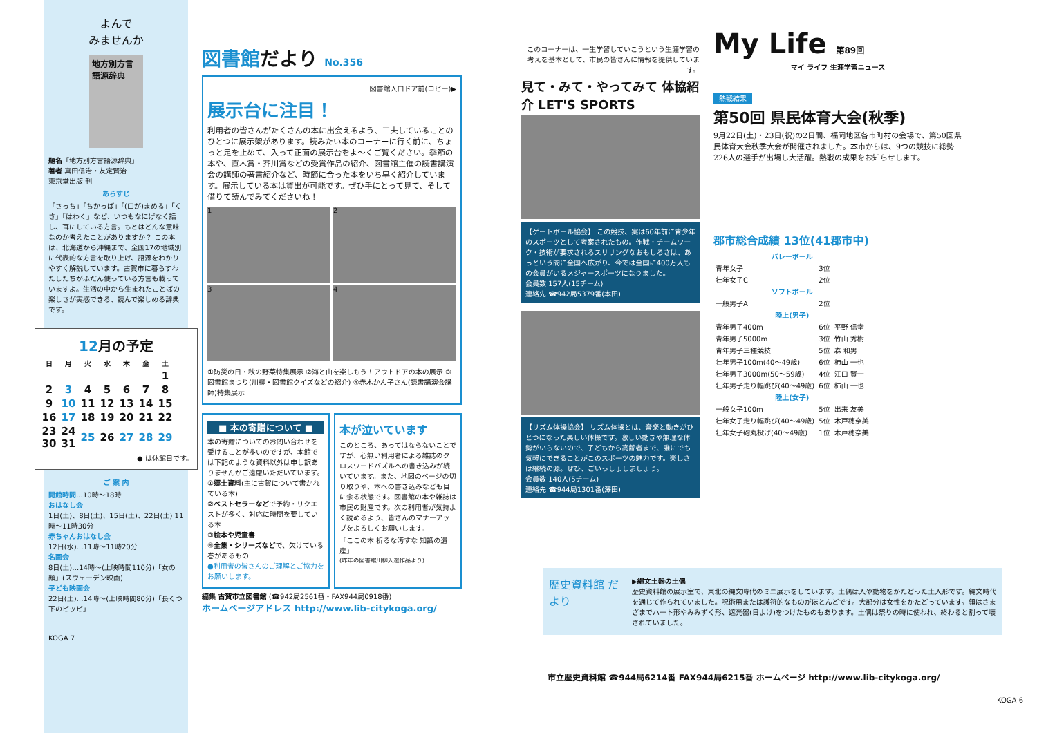よんで
みませんか
地方別方言語源辞典
題名「地方別方言語源辞典」
著者 真田信治・友定賢治
東京堂出版 刊
あらすじ
「さっち」「ちかっぱ」「(口が)まめる」「くさ」「はわく」など、いつもなにげなく話し、耳にしている方言。もとはどんな意味なのか考えたことがありますか？ この本は、北海道から沖縄まで、全国17の地域別に代表的な方言を取り上げ、語源をわかりやすく解説しています。古賀市に暮らすわたしたちがふだん使っている方言も載っていますよ。生活の中から生まれたことばの楽しさが実感できる、読んで楽しめる辞典です。
12月の予定
| 日 | 月 | 火 | 水 | 木 | 金 | 土 |
| --- | --- | --- | --- | --- | --- | --- |
| | | | | | | 1 |
| 2 | 3 | 4 | 5 | 6 | 7 | 8 |
| 9 | 10 | 11 | 12 | 13 | 14 | 15 |
| 16 | 17 | 18 | 19 | 20 | 21 | 22 |
| 23 30 | 24 31 | 25 | 26 | 27 | 28 | 29 |
● は休館日です。
ご 案 内
開館時間…10時～18時
おはなし会
1日(土)、8日(土)、15日(土)、22日(土) 11時～11時30分
赤ちゃんおはなし会
12日(水)…11時～11時20分
名画会
8日(土)…14時～(上映時間110分)「女の顔」(スウェーデン映画)
子ども映画会
22日(土)…14時～(上映時間80分)「長くつ下のピッピ」
KOGA 7
図書館だより No.356
図書館入口ドア前(ロビー)▶
展示台に注目！
利用者の皆さんがたくさんの本に出会えるよう、工夫していることのひとつに展示架があります。読みたい本のコーナーに行く前に、ちょっと足を止めて、入って正面の展示台をよ～くご覧ください。季節の本や、直木賞・芥川賞などの受賞作品の紹介、図書館主催の読書講演会の講師の著書紹介など、時節に合った本をいち早く紹介しています。展示している本は貸出が可能です。ぜひ手にとって見て、そして借りて読んでみてくださいね！
1
3
2
4
①防災の日・秋の野菜特集展示 ②海と山を楽しもう！アウトドアの本の展示 ③図書館まつり(川柳・図書館クイズなどの紹介) ④赤木かん子さん(読書講演会講師)特集展示
■ 本の寄贈について ■
本の寄贈についてのお問い合わせを受けることが多いのですが、本館では下記のような資料以外は申し訳ありませんがご遠慮いただいています。
①郷土資料(主に古賀について書かれている本)
②ベストセラーなどで予約・リクエストが多く、対応に時間を要している本
③絵本や児童書
④全集・シリーズなどで、欠けている巻があるもの
●利用者の皆さんのご理解とご協力をお願いします。
本が泣いています
このところ、あってはならないことですが、心無い利用者による雑誌のクロスワードパズルへの書き込みが続いています。また、地図のページの切り取りや、本への書き込みなども目に余る状態です。図書館の本や雑誌は市民の財産です。次の利用者が気持よく読めるよう、皆さんのマナーアップをよろしくお願いします。
「ここの本 折るな汚すな 知識の遺産」
(昨年の図書館川柳入選作品より)
編集 古賀市立図書館 (☎942局2561番・FAX944局0918番)
ホームページアドレス http://www.lib-citykoga.org/
このコーナーは、一生学習していこうという生涯学習の考えを基本として、市民の皆さんに情報を提供しています。
見て・みて・やってみて 体協紹介 LET'S SPORTS
【ゲートボール協会】 この競技、実は60年前に青少年のスポーツとして考案されたもの。作戦・チームワーク・技術が要求されるスリリングなおもしろさは、あっという間に全国へ広がり、今では全国に400万人もの会員がいるメジャースポーツになりました。
会員数 157人(15チーム)
連絡先 ☎942局5379番(本田)
【リズム体操協会】 リズム体操とは、音楽と動きがひとつになった楽しい体操です。激しい動きや無理な体勢がいらないので、子どもから高齢者まで、誰にでも気軽にできることがこのスポーツの魅力です。楽しさは継続の源。ぜひ、ごいっしょしましょう。
会員数 140人(5チーム)
連絡先 ☎944局1301番(澤田)
My Life 第89回
マイ ライフ 生涯学習ニュース
熱戦結果
第50回 県民体育大会(秋季)
9月22日(土)・23日(祝)の2日間、福岡地区各市町村の会場で、第50回県民体育大会秋季大会が開催されました。本市からは、9つの競技に総勢226人の選手が出場し大活躍。熱戦の成果をお知らせします。
郡市総合成績 13位(41郡市中)
| バレーボール | | |
| --- | --- | --- |
| 青年女子 | 3位 | |
| 壮年女子C | 2位 | |
| ソフトボール | | |
| 一般男子A | 2位 | |
| 陸上(男子) | | |
| 青年男子400m | 6位 | 平野 信幸 |
| 青年男子5000m | 3位 | 竹山 秀樹 |
| 青年男子三種競技 | 5位 | 森 和男 |
| 壮年男子100m(40～49歳) | 6位 | 柿山 一也 |
| 壮年男子3000m(50～59歳) | 4位 | 江口 賢一 |
| 壮年男子走り幅跳び(40～49歳) | 6位 | 柿山 一也 |
| 陸上(女子) | | |
| 一般女子100m | 5位 | 出来 友美 |
| 壮年女子走り幅跳び(40～49歳) | 5位 | 木戸穂奈美 |
| 壮年女子砲丸投げ(40～49歳) | 1位 | 木戸穂奈美 |
歴史資料館 だより
▶縄文土器の土偶
歴史資料館の展示室で、東北の縄文時代のミニ展示をしています。土偶は人や動物をかたどった土人形です。縄文時代を通じて作られていました。呪術用または護符的なものがほとんどです。大部分は女性をかたどっています。顔はさまざまでハート形やみみずく形、遮光器(日よけ)をつけたものもあります。土偶は祭りの時に使われ、終わると割って壊されていました。
市立歴史資料館 ☎944局6214番 FAX944局6215番 ホームページ http://www.lib-citykoga.org/
KOGA 6